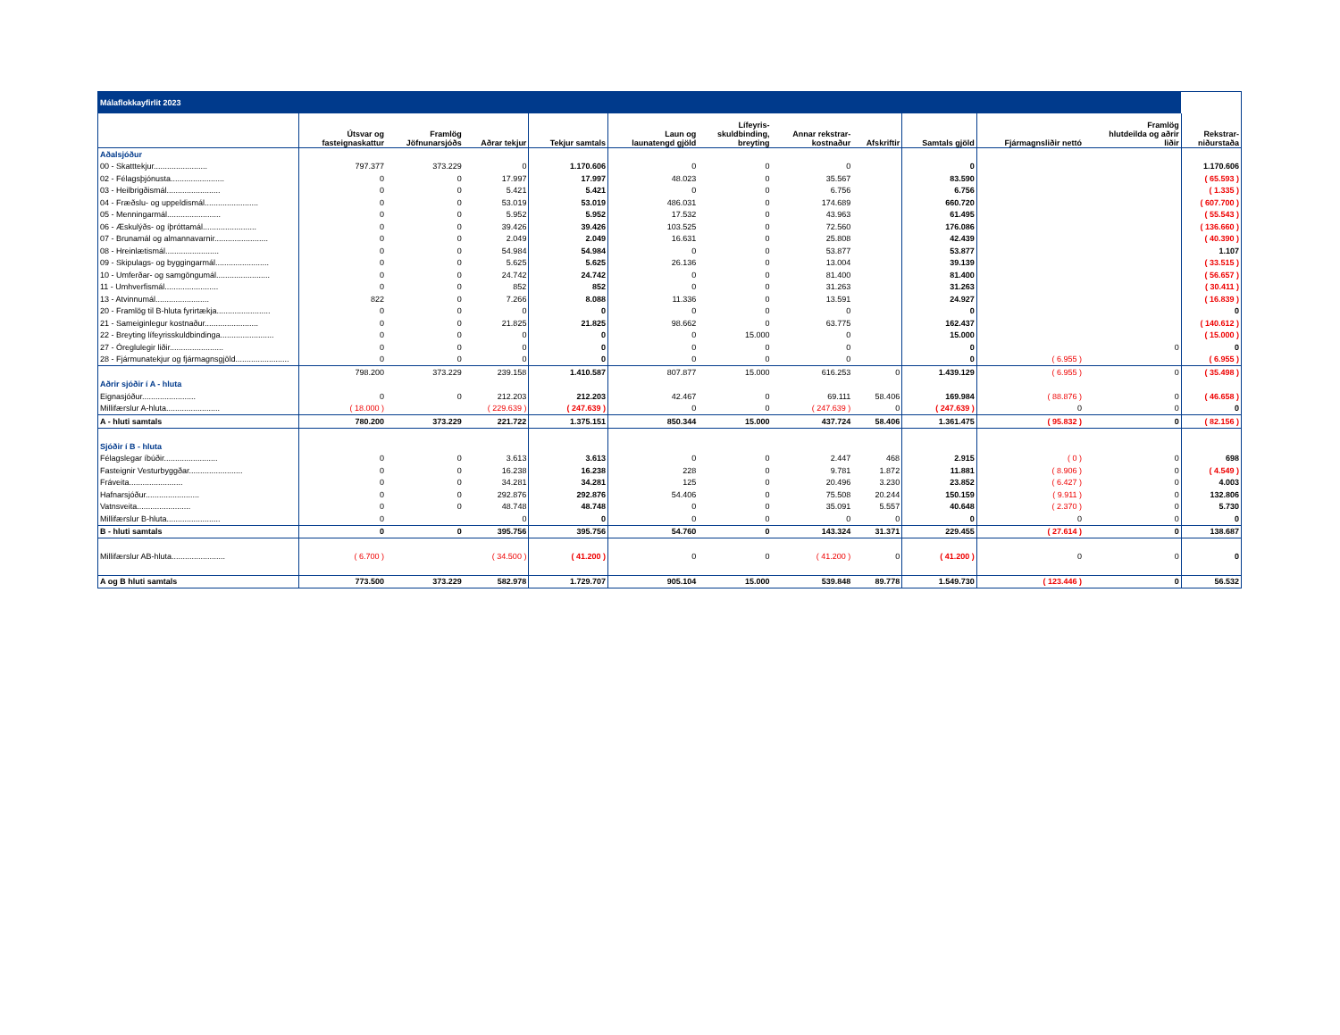| Málaflokkayfirlit 2023 | | | | | | | | | | | | |
| | Útsvar og fasteignaskattur | Framlög Jöfnunarsjóðs | Aðrar tekjur | Tekjur samtals | Laun og launatengd gjöld | Lífeyris- skuldbinding, breyting | Annar rekstrar- kostnaður | Afskriftir | Samtals gjöld | Fjármagnsliðir nettó | Framlög hlutdeilda og aðrir liðir | Rekstrar- niðurstaða |
| Aðalsjóður | | | | | | | | | | | | |
| 00 - Skatttekjur........................ | 797.377 | 373.229 | 0 | 1.170.606 | 0 | 0 | 0 | | 0 | | | 1.170.606 |
| 02 - Félagsþjónusta........................ | 0 | 0 | 17.997 | 17.997 | 48.023 | 0 | 35.567 | | 83.590 | | | ( 65.593 ) |
| 03 - Heilbrigðismál........................ | 0 | 0 | 5.421 | 5.421 | 0 | 0 | 6.756 | | 6.756 | | | ( 1.335 ) |
| 04 - Fræðslu- og uppeldismál........................ | 0 | 0 | 53.019 | 53.019 | 486.031 | 0 | 174.689 | | 660.720 | | | ( 607.700 ) |
| 05 - Menningarmál........................ | 0 | 0 | 5.952 | 5.952 | 17.532 | 0 | 43.963 | | 61.495 | | | ( 55.543 ) |
| 06 - Æskulýðs- og íþróttamál........................ | 0 | 0 | 39.426 | 39.426 | 103.525 | 0 | 72.560 | | 176.086 | | | ( 136.660 ) |
| 07 - Brunamál og almannavarnir........................ | 0 | 0 | 2.049 | 2.049 | 16.631 | 0 | 25.808 | | 42.439 | | | ( 40.390 ) |
| 08 - Hreinlætismál........................ | 0 | 0 | 54.984 | 54.984 | 0 | 0 | 53.877 | | 53.877 | | | 1.107 |
| 09 - Skipulags- og byggingarmál........................ | 0 | 0 | 5.625 | 5.625 | 26.136 | 0 | 13.004 | | 39.139 | | | ( 33.515 ) |
| 10 - Umferðar- og samgöngumál........................ | 0 | 0 | 24.742 | 24.742 | 0 | 0 | 81.400 | | 81.400 | | | ( 56.657 ) |
| 11 - Umhverfismál........................ | 0 | 0 | 852 | 852 | 0 | 0 | 31.263 | | 31.263 | | | ( 30.411 ) |
| 13 - Atvinnumál........................ | 822 | 0 | 7.266 | 8.088 | 11.336 | 0 | 13.591 | | 24.927 | | | ( 16.839 ) |
| 20 - Framlög til B-hluta fyrirtækja........................ | 0 | 0 | 0 | 0 | 0 | 0 | 0 | | 0 | | | 0 |
| 21 - Sameiginlegur kostnaður........................ | 0 | 0 | 21.825 | 21.825 | 98.662 | 0 | 63.775 | | 162.437 | | | ( 140.612 ) |
| 22 - Breyting lífeyrisskuldbindinga........................ | 0 | 0 | 0 | 0 | 0 | 15.000 | 0 | | 15.000 | | | ( 15.000 ) |
| 27 - Óreglulegir liðir........................ | 0 | 0 | 0 | 0 | 0 | 0 | 0 | | 0 | | 0 | 0 |
| 28 - Fjármunatekjur og fjármagnsgjöld........................ | 0 | 0 | 0 | 0 | 0 | 0 | 0 | | 0 | ( 6.955 ) | | ( 6.955 ) |
| | 798.200 | 373.229 | 239.158 | 1.410.587 | 807.877 | 15.000 | 616.253 | 0 | 1.439.129 | ( 6.955 ) | 0 | ( 35.498 ) |
| Aðrir sjóðir í A - hluta | | | | | | | | | | | | |
| Eignasjóður........................ | 0 | 0 | 212.203 | 212.203 | 42.467 | 0 | 69.111 | 58.406 | 169.984 | ( 88.876 ) | 0 | ( 46.658 ) |
| Millifærslur A-hluta........................ | ( 18.000 ) | | ( 229.639 ) | ( 247.639 ) | 0 | 0 | ( 247.639 ) | 0 | ( 247.639 ) | 0 | 0 | 0 |
| A - hluti samtals | 780.200 | 373.229 | 221.722 | 1.375.151 | 850.344 | 15.000 | 437.724 | 58.406 | 1.361.475 | ( 95.832 ) | 0 | ( 82.156 ) |
| Sjóðir í B - hluta | | | | | | | | | | | | |
| Félagslegar íbúðir........................ | 0 | 0 | 3.613 | 3.613 | 0 | 0 | 2.447 | 468 | 2.915 | ( 0 ) | 0 | 698 |
| Fasteignir Vesturbyggðar........................ | 0 | 0 | 16.238 | 16.238 | 228 | 0 | 9.781 | 1.872 | 11.881 | ( 8.906 ) | 0 | ( 4.549 ) |
| Fráveita........................ | 0 | 0 | 34.281 | 34.281 | 125 | 0 | 20.496 | 3.230 | 23.852 | ( 6.427 ) | 0 | 4.003 |
| Hafnarsjóður........................ | 0 | 0 | 292.876 | 292.876 | 54.406 | 0 | 75.508 | 20.244 | 150.159 | ( 9.911 ) | 0 | 132.806 |
| Vatnsveita........................ | 0 | 0 | 48.748 | 48.748 | 0 | 0 | 35.091 | 5.557 | 40.648 | ( 2.370 ) | 0 | 5.730 |
| Millifærslur B-hluta........................ | 0 | | 0 | 0 | 0 | 0 | 0 | 0 | 0 | 0 | 0 | 0 |
| B - hluti samtals | 0 | 0 | 395.756 | 395.756 | 54.760 | 0 | 143.324 | 31.371 | 229.455 | ( 27.614 ) | 0 | 138.687 |
| Millifærslur AB-hluta........................ | ( 6.700 ) | | ( 34.500 ) | ( 41.200 ) | 0 | 0 | ( 41.200 ) | 0 | ( 41.200 ) | 0 | 0 | 0 |
| A og B hluti samtals | 773.500 | 373.229 | 582.978 | 1.729.707 | 905.104 | 15.000 | 539.848 | 89.778 | 1.549.730 | ( 123.446 ) | 0 | 56.532 |